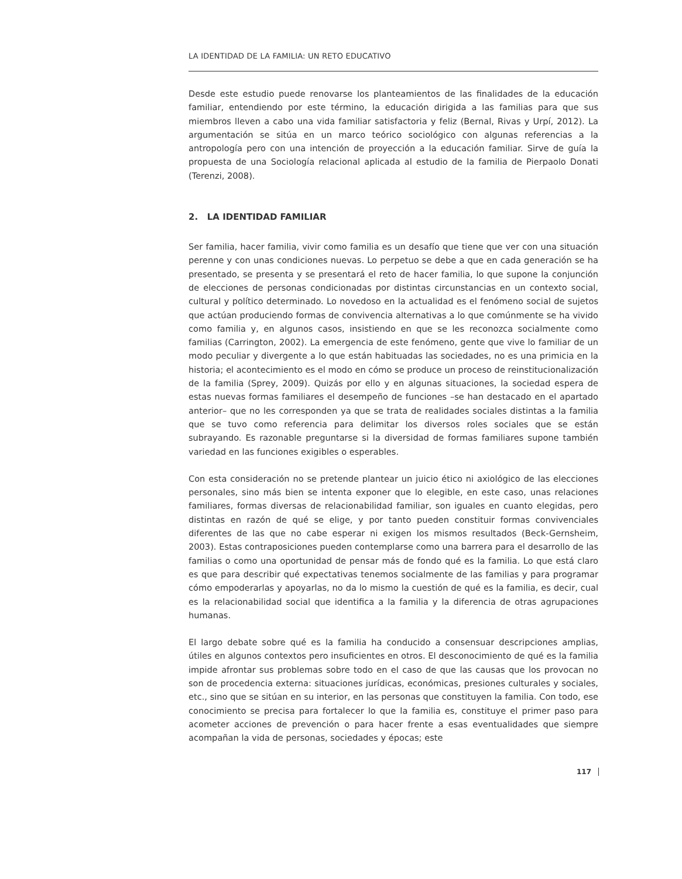LA IDENTIDAD DE LA FAMILIA: UN RETO EDUCATIVO
Desde este estudio puede renovarse los planteamientos de las finalidades de la educación familiar, entendiendo por este término, la educación dirigida a las familias para que sus miembros lleven a cabo una vida familiar satisfactoria y feliz (Bernal, Rivas y Urpí, 2012). La argumentación se sitúa en un marco teórico sociológico con algunas referencias a la antropología pero con una intención de proyección a la educación familiar. Sirve de guía la propuesta de una Sociología relacional aplicada al estudio de la familia de Pierpaolo Donati (Terenzi, 2008).
2. LA IDENTIDAD FAMILIAR
Ser familia, hacer familia, vivir como familia es un desafío que tiene que ver con una situación perenne y con unas condiciones nuevas. Lo perpetuo se debe a que en cada generación se ha presentado, se presenta y se presentará el reto de hacer familia, lo que supone la conjunción de elecciones de personas condicionadas por distintas circunstancias en un contexto social, cultural y político determinado. Lo novedoso en la actualidad es el fenómeno social de sujetos que actúan produciendo formas de convivencia alternativas a lo que comúnmente se ha vivido como familia y, en algunos casos, insistiendo en que se les reconozca socialmente como familias (Carrington, 2002). La emergencia de este fenómeno, gente que vive lo familiar de un modo peculiar y divergente a lo que están habituadas las sociedades, no es una primicia en la historia; el acontecimiento es el modo en cómo se produce un proceso de reinstitucionalización de la familia (Sprey, 2009). Quizás por ello y en algunas situaciones, la sociedad espera de estas nuevas formas familiares el desempeño de funciones –se han destacado en el apartado anterior– que no les corresponden ya que se trata de realidades sociales distintas a la familia que se tuvo como referencia para delimitar los diversos roles sociales que se están subrayando. Es razonable preguntarse si la diversidad de formas familiares supone también variedad en las funciones exigibles o esperables.
Con esta consideración no se pretende plantear un juicio ético ni axiológico de las elecciones personales, sino más bien se intenta exponer que lo elegible, en este caso, unas relaciones familiares, formas diversas de relacionabilidad familiar, son iguales en cuanto elegidas, pero distintas en razón de qué se elige, y por tanto pueden constituir formas convivenciales diferentes de las que no cabe esperar ni exigen los mismos resultados (Beck-Gernsheim, 2003). Estas contraposiciones pueden contemplarse como una barrera para el desarrollo de las familias o como una oportunidad de pensar más de fondo qué es la familia. Lo que está claro es que para describir qué expectativas tenemos socialmente de las familias y para programar cómo empoderarlas y apoyarlas, no da lo mismo la cuestión de qué es la familia, es decir, cual es la relacionabilidad social que identifica a la familia y la diferencia de otras agrupaciones humanas.
El largo debate sobre qué es la familia ha conducido a consensuar descripciones amplias, útiles en algunos contextos pero insuficientes en otros. El desconocimiento de qué es la familia impide afrontar sus problemas sobre todo en el caso de que las causas que los provocan no son de procedencia externa: situaciones jurídicas, económicas, presiones culturales y sociales, etc., sino que se sitúan en su interior, en las personas que constituyen la familia. Con todo, ese conocimiento se precisa para fortalecer lo que la familia es, constituye el primer paso para acometer acciones de prevención o para hacer frente a esas eventualidades que siempre acompañan la vida de personas, sociedades y épocas; este
117